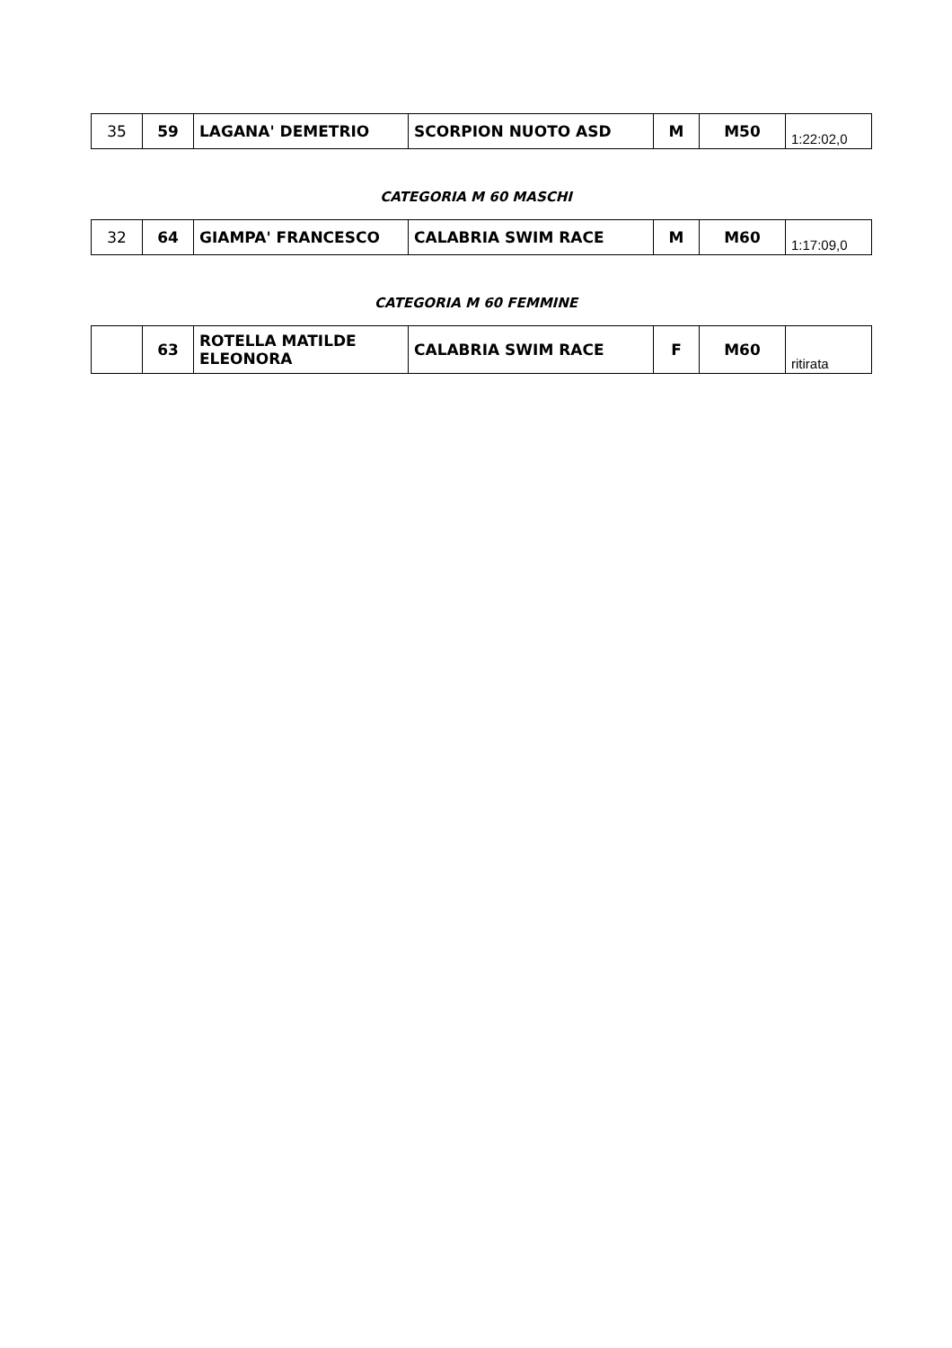| 35 | 59 | LAGANA' DEMETRIO | SCORPION NUOTO ASD | M | M50 | 1:22:02,0 |
CATEGORIA M 60 MASCHI
| 32 | 64 | GIAMPA' FRANCESCO | CALABRIA SWIM RACE | M | M60 | 1:17:09,0 |
CATEGORIA M 60 FEMMINE
| | 63 | ROTELLA MATILDE ELEONORA | CALABRIA SWIM RACE | F | M60 | ritirata |